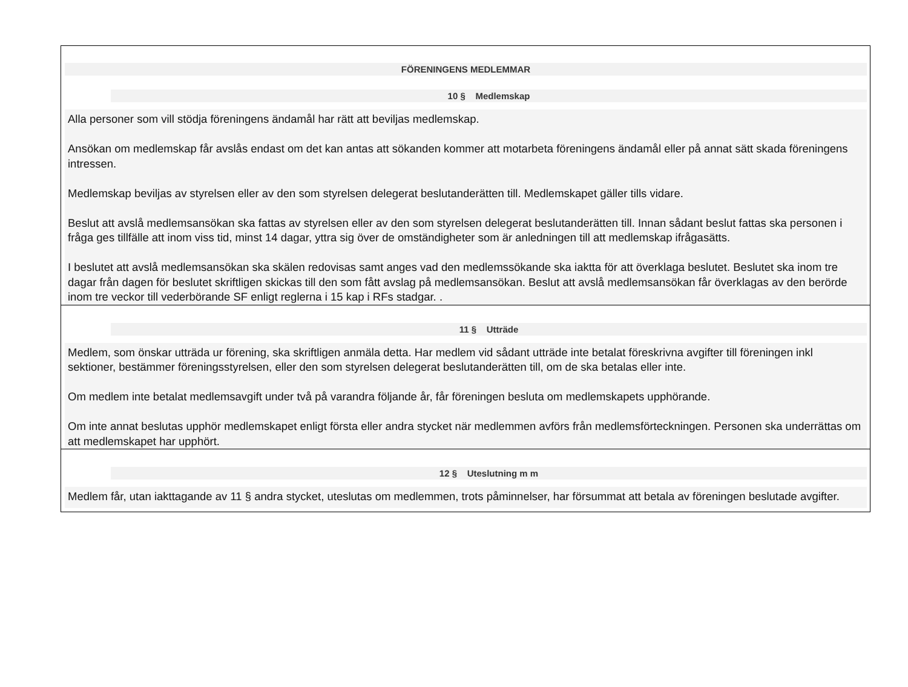FÖRENINGENS MEDLEMMAR
10 § Medlemskap
Alla personer som vill stödja föreningens ändamål har rätt att beviljas medlemskap.
Ansökan om medlemskap får avslås endast om det kan antas att sökanden kommer att motarbeta föreningens ändamål eller på annat sätt skada föreningens intressen.
Medlemskap beviljas av styrelsen eller av den som styrelsen delegerat beslutanderätten till. Medlemskapet gäller tills vidare.
Beslut att avslå medlemsansökan ska fattas av styrelsen eller av den som styrelsen delegerat beslutanderätten till. Innan sådant beslut fattas ska personen i fråga ges tillfälle att inom viss tid, minst 14 dagar, yttra sig över de omständigheter som är anledningen till att medlemskap ifrågasätts.
I beslutet att avslå medlemsansökan ska skälen redovisas samt anges vad den medlemssökande ska iaktta för att överklaga beslutet. Beslutet ska inom tre dagar från dagen för beslutet skriftligen skickas till den som fått avslag på medlemsansökan. Beslut att avslå medlemsansökan får överklagas av den berörde inom tre veckor till vederbörande SF enligt reglerna i 15 kap i RFs stadgar. .
11 § Utträde
Medlem, som önskar utträda ur förening, ska skriftligen anmäla detta. Har medlem vid sådant utträde inte betalat föreskrivna avgifter till föreningen inkl sektioner, bestämmer föreningsstyrelsen, eller den som styrelsen delegerat beslutanderätten till, om de ska betalas eller inte.
Om medlem inte betalat medlemsavgift under två på varandra följande år, får föreningen besluta om medlemskapets upphörande.
Om inte annat beslutas upphör medlemskapet enligt första eller andra stycket när medlemmen avförs från medlemsförteckningen. Personen ska underrättas om att medlemskapet har upphört.
12 § Uteslutning m m
Medlem får, utan iakttagande av 11 § andra stycket, uteslutas om medlemmen, trots påminnelser, har försummat att betala av föreningen beslutade avgifter.